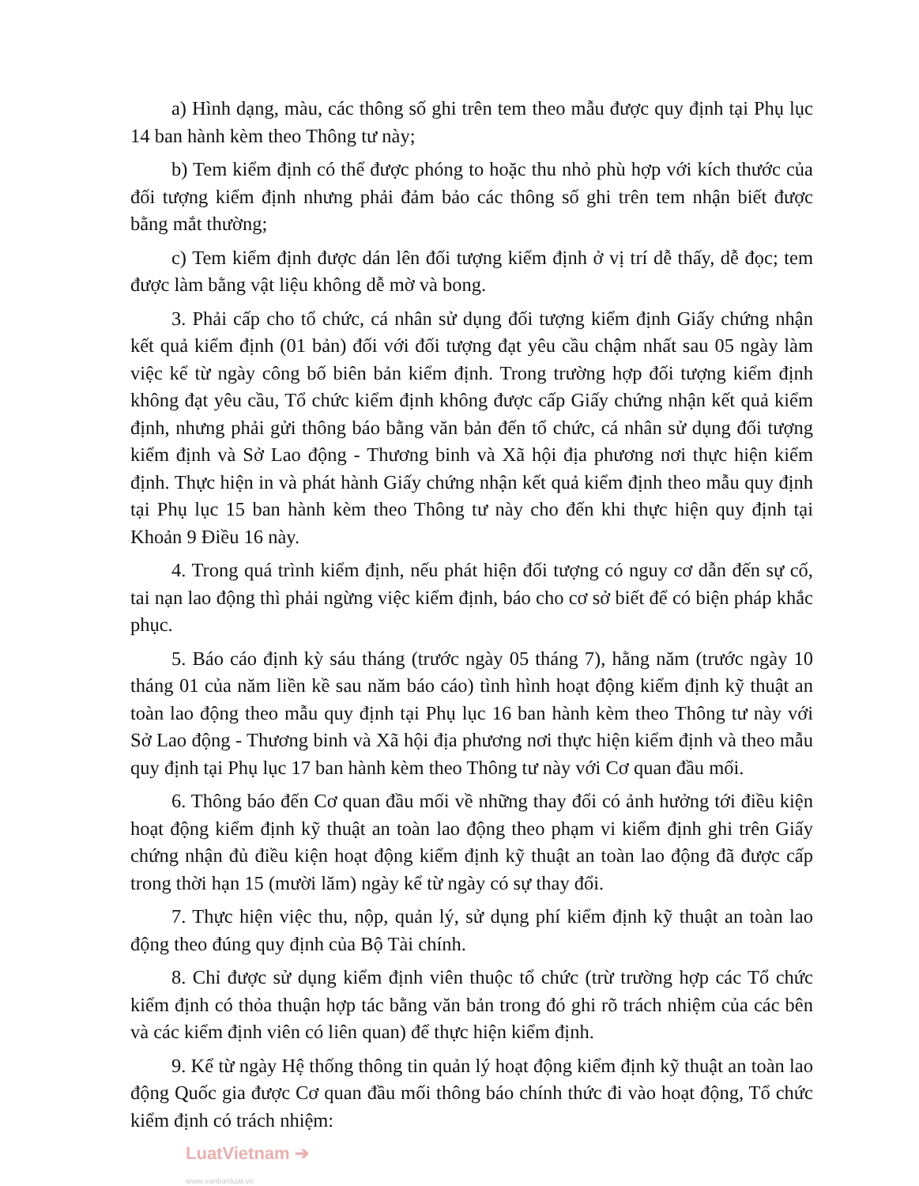a) Hình dạng, màu, các thông số ghi trên tem theo mẫu được quy định tại Phụ lục 14 ban hành kèm theo Thông tư này;
b) Tem kiểm định có thể được phóng to hoặc thu nhỏ phù hợp với kích thước của đối tượng kiểm định nhưng phải đảm bảo các thông số ghi trên tem nhận biết được bằng mắt thường;
c) Tem kiểm định được dán lên đối tượng kiểm định ở vị trí dễ thấy, dễ đọc; tem được làm bằng vật liệu không dễ mờ và bong.
3. Phải cấp cho tổ chức, cá nhân sử dụng đối tượng kiểm định Giấy chứng nhận kết quả kiểm định (01 bản) đối với đối tượng đạt yêu cầu chậm nhất sau 05 ngày làm việc kể từ ngày công bố biên bản kiểm định. Trong trường hợp đối tượng kiểm định không đạt yêu cầu, Tổ chức kiểm định không được cấp Giấy chứng nhận kết quả kiểm định, nhưng phải gửi thông báo bằng văn bản đến tổ chức, cá nhân sử dụng đối tượng kiểm định và Sở Lao động - Thương binh và Xã hội địa phương nơi thực hiện kiểm định. Thực hiện in và phát hành Giấy chứng nhận kết quả kiểm định theo mẫu quy định tại Phụ lục 15 ban hành kèm theo Thông tư này cho đến khi thực hiện quy định tại Khoản 9 Điều 16 này.
4. Trong quá trình kiểm định, nếu phát hiện đối tượng có nguy cơ dẫn đến sự cố, tai nạn lao động thì phải ngừng việc kiểm định, báo cho cơ sở biết để có biện pháp khắc phục.
5. Báo cáo định kỳ sáu tháng (trước ngày 05 tháng 7), hằng năm (trước ngày 10 tháng 01 của năm liền kề sau năm báo cáo) tình hình hoạt động kiểm định kỹ thuật an toàn lao động theo mẫu quy định tại Phụ lục 16 ban hành kèm theo Thông tư này với Sở Lao động - Thương binh và Xã hội địa phương nơi thực hiện kiểm định và theo mẫu quy định tại Phụ lục 17 ban hành kèm theo Thông tư này với Cơ quan đầu mối.
6. Thông báo đến Cơ quan đầu mối về những thay đổi có ảnh hưởng tới điều kiện hoạt động kiểm định kỹ thuật an toàn lao động theo phạm vi kiểm định ghi trên Giấy chứng nhận đủ điều kiện hoạt động kiểm định kỹ thuật an toàn lao động đã được cấp trong thời hạn 15 (mười lăm) ngày kể từ ngày có sự thay đổi.
7. Thực hiện việc thu, nộp, quản lý, sử dụng phí kiểm định kỹ thuật an toàn lao động theo đúng quy định của Bộ Tài chính.
8. Chỉ được sử dụng kiểm định viên thuộc tổ chức (trừ trường hợp các Tổ chức kiểm định có thỏa thuận hợp tác bằng văn bản trong đó ghi rõ trách nhiệm của các bên và các kiểm định viên có liên quan) để thực hiện kiểm định.
9. Kể từ ngày Hệ thống thông tin quản lý hoạt động kiểm định kỹ thuật an toàn lao động Quốc gia được Cơ quan đầu mối thông báo chính thức đi vào hoạt động, Tổ chức kiểm định có trách nhiệm:
LuatVietnam ➔
www.vanbanluat.vn